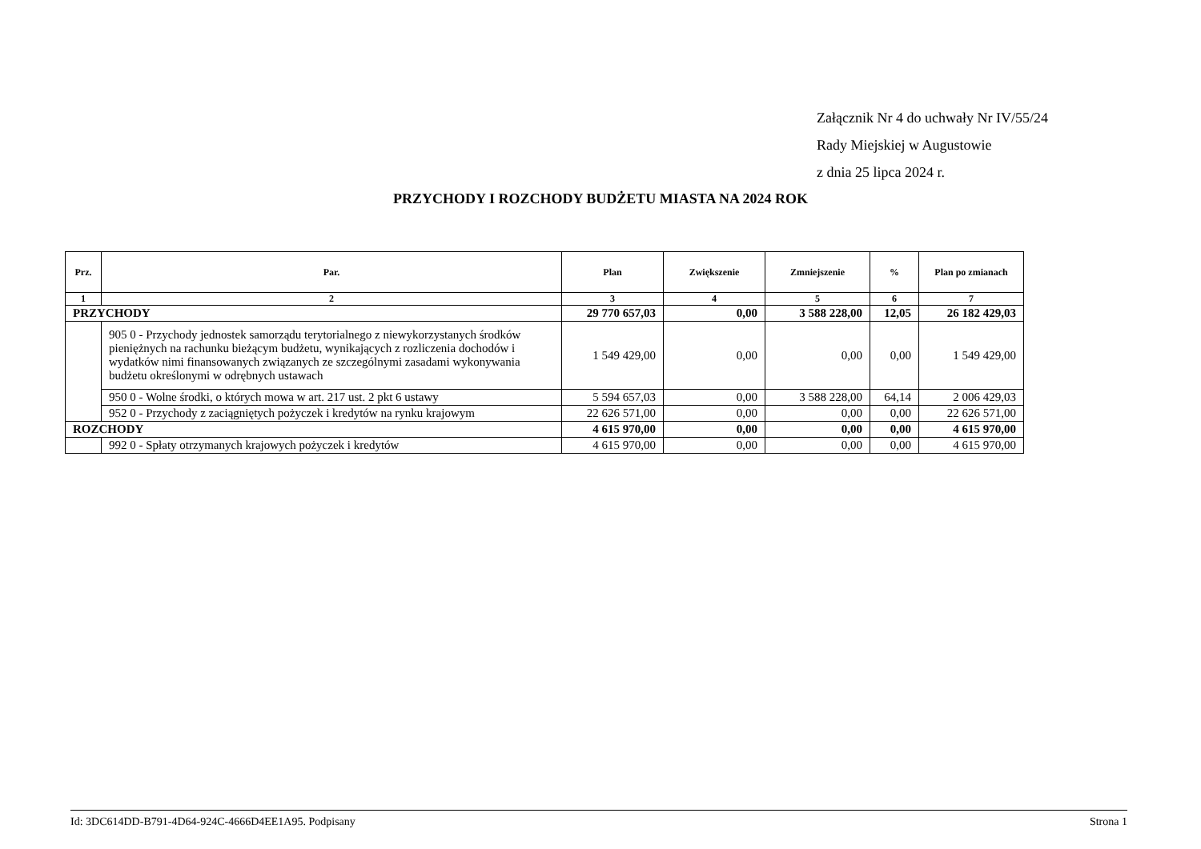Załącznik Nr 4 do uchwały Nr IV/55/24
Rady Miejskiej w Augustowie
z dnia 25 lipca 2024 r.
PRZYCHODY I ROZCHODY BUDŻETU MIASTA NA 2024 ROK
| Prz. | Par. | Plan | Zwiększenie | Zmniejszenie | % | Plan po zmianach |
| --- | --- | --- | --- | --- | --- | --- |
| 1 | 2 | 3 | 4 | 5 | 6 | 7 |
| PRZYCHODY | | 29 770 657,03 | 0,00 | 3 588 228,00 | 12,05 | 26 182 429,03 |
| | 905 0 - Przychody jednostek samorządu terytorialnego z niewykorzystanych środków pieniężnych na rachunku bieżącym budżetu, wynikających z rozliczenia dochodów i wydatków nimi finansowanych związanych ze szczególnymi zasadami wykonywania budżetu określonymi w odrębnych ustawach | 1 549 429,00 | 0,00 | 0,00 | 0,00 | 1 549 429,00 |
| | 950 0 - Wolne środki, o których mowa w art. 217 ust. 2 pkt 6 ustawy | 5 594 657,03 | 0,00 | 3 588 228,00 | 64,14 | 2 006 429,03 |
| | 952 0 - Przychody z zaciągniętych pożyczek i kredytów na rynku krajowym | 22 626 571,00 | 0,00 | 0,00 | 0,00 | 22 626 571,00 |
| ROZCHODY | | 4 615 970,00 | 0,00 | 0,00 | 0,00 | 4 615 970,00 |
| | 992 0 - Spłaty otrzymanych krajowych pożyczek i kredytów | 4 615 970,00 | 0,00 | 0,00 | 0,00 | 4 615 970,00 |
Id: 3DC614DD-B791-4D64-924C-4666D4EE1A95. Podpisany Strona 1